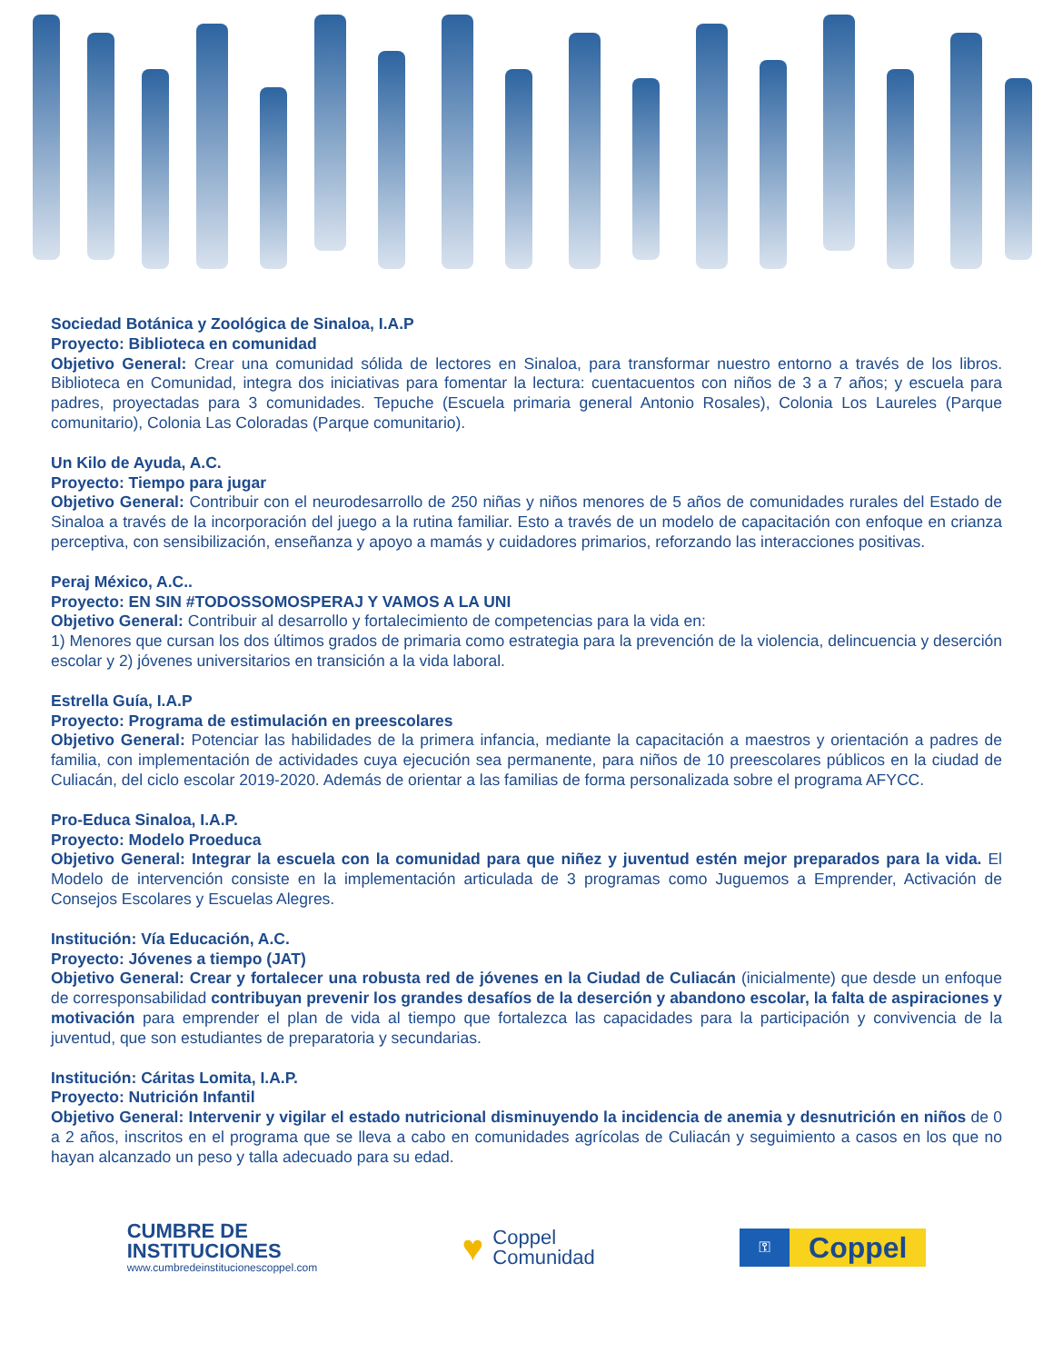Sociedad Botánica y Zoológica de Sinaloa, I.A.P
Proyecto: Biblioteca en comunidad
Objetivo General: Crear una comunidad sólida de lectores en Sinaloa, para transformar nuestro entorno a través de los libros. Biblioteca en Comunidad, integra dos iniciativas para fomentar la lectura: cuentacuentos con niños de 3 a 7 años; y escuela para padres, proyectadas para 3 comunidades. Tepuche (Escuela primaria general Antonio Rosales), Colonia Los Laureles (Parque comunitario), Colonia Las Coloradas (Parque comunitario).
Un Kilo de Ayuda, A.C.
Proyecto: Tiempo para jugar
Objetivo General: Contribuir con el neurodesarrollo de 250 niñas y niños menores de 5 años de comunidades rurales del Estado de Sinaloa a través de la incorporación del juego a la rutina familiar. Esto a través de un modelo de capacitación con enfoque en crianza perceptiva, con sensibilización, enseñanza y apoyo a mamás y cuidadores primarios, reforzando las interacciones positivas.
Peraj México, A.C..
Proyecto: EN SIN #TODOSSOMOSPERAJ Y VAMOS A LA UNI
Objetivo General: Contribuir al desarrollo y fortalecimiento de competencias para la vida en:
1) Menores que cursan los dos últimos grados de primaria como estrategia para la prevención de la violencia, delincuencia y deserción escolar y 2) jóvenes universitarios en transición a la vida laboral.
Estrella Guía, I.A.P
Proyecto: Programa de estimulación en preescolares
Objetivo General: Potenciar las habilidades de la primera infancia, mediante la capacitación a maestros y orientación a padres de familia, con implementación de actividades cuya ejecución sea permanente, para niños de 10 preescolares públicos en la ciudad de Culiacán, del ciclo escolar 2019-2020. Además de orientar a las familias de forma personalizada sobre el programa AFYCC.
Pro-Educa Sinaloa, I.A.P.
Proyecto: Modelo Proeduca
Objetivo General: Integrar la escuela con la comunidad para que niñez y juventud estén mejor preparados para la vida. El Modelo de intervención consiste en la implementación articulada de 3 programas como Juguemos a Emprender, Activación de Consejos Escolares y Escuelas Alegres.
Institución: Vía Educación, A.C.
Proyecto: Jóvenes a tiempo (JAT)
Objetivo General: Crear y fortalecer una robusta red de jóvenes en la Ciudad de Culiacán (inicialmente) que desde un enfoque de corresponsabilidad contribuyan prevenir los grandes desafíos de la deserción y abandono escolar, la falta de aspiraciones y motivación para emprender el plan de vida al tiempo que fortalezca las capacidades para la participación y convivencia de la juventud, que son estudiantes de preparatoria y secundarias.
Institución: Cáritas Lomita, I.A.P.
Proyecto: Nutrición Infantil
Objetivo General: Intervenir y vigilar el estado nutricional disminuyendo la incidencia de anemia y desnutrición en niños de 0 a 2 años, inscritos en el programa que se lleva a cabo en comunidades agrícolas de Culiacán y seguimiento a casos en los que no hayan alcanzado un peso y talla adecuado para su edad.
CUMBRE DE
INSTITUCIONES
www.cumbredeinstitucionescoppel.com
♥ Coppel
Comunidad
⚿
Coppel